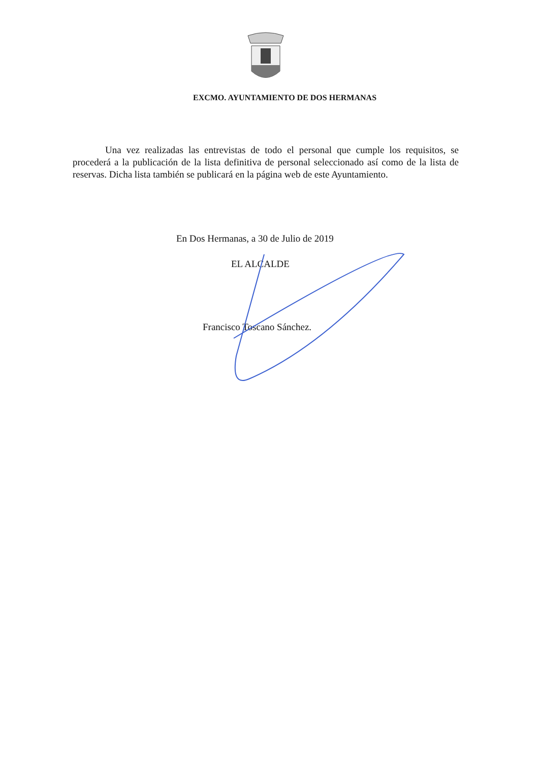EXCMO. AYUNTAMIENTO DE DOS HERMANAS
Una vez realizadas las entrevistas de todo el personal que cumple los requisitos, se procederá a la publicación de la lista definitiva de personal seleccionado así como de la lista de reservas. Dicha lista también se publicará en la página web de este Ayuntamiento.
En Dos Hermanas, a 30 de Julio de 2019
EL ALCALDE
Francisco Toscano Sánchez.